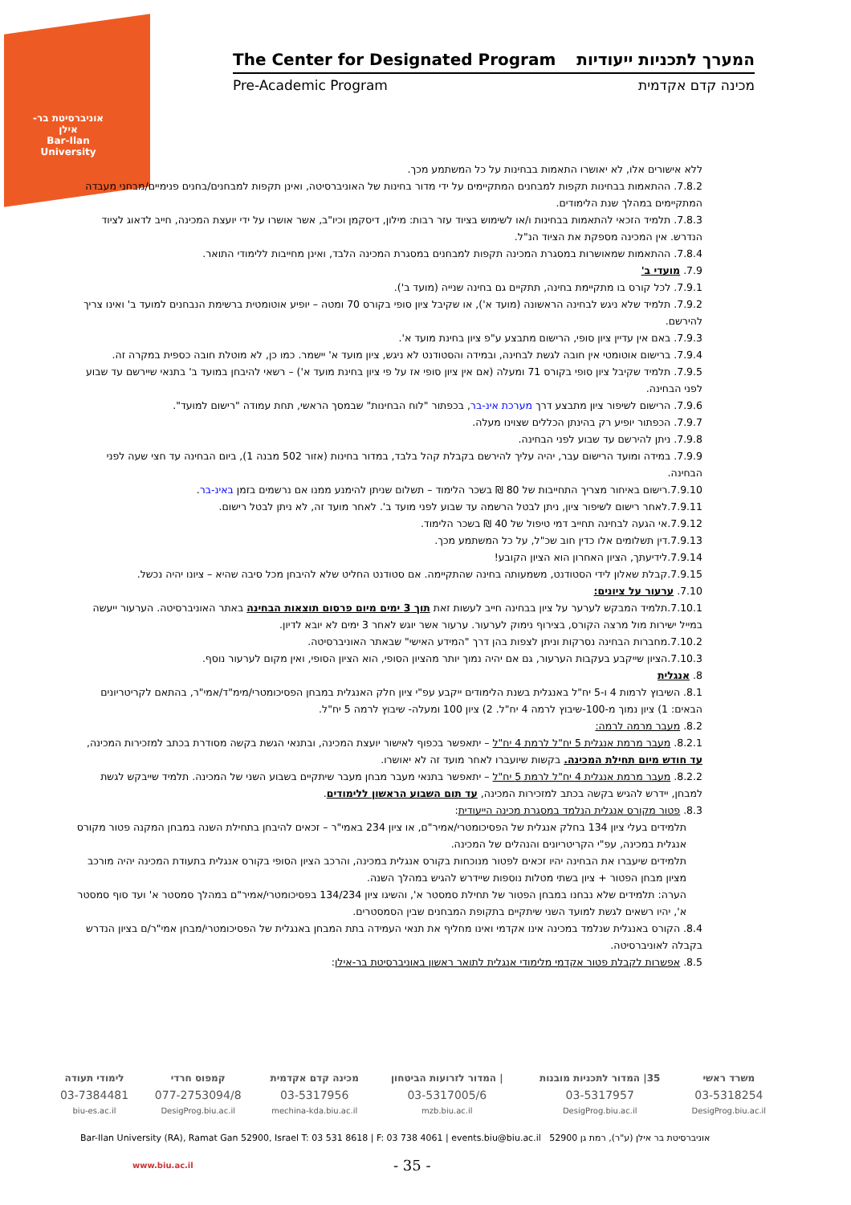אוניברסיטת בר-אילן
Bar-Ilan University
The Center for Designated Program המערך לתכניות ייעודיות
Pre-Academic Program מכינה קדם אקדמית
ללא אישורים אלו, לא יאושרו התאמות בבחינות על כל המשתמע מכך.
7.8.2. ההתאמות בבחינות תקפות למבחנים המתקיימים על ידי מדור בחינות של האוניברסיטה, ואינן תקפות למבחנים/בחנים פנימיים/מבחני מעבדה המתקיימים במהלך שנת הלימודים.
7.8.3. תלמיד הזכאי להתאמות בבחינות ו/או לשימוש בציוד עזר רבות: מילון, דיסקמן וכיו"ב, אשר אושרו על ידי יועצת המכינה, חייב לדאוג לציוד הנדרש. אין המכינה מספקת את הציוד הנ"ל.
7.8.4. ההתאמות שמאושרות במסגרת המכינה תקפות למבחנים במסגרת המכינה הלבד, ואינן מחייבות ללימודי התואר.
7.9. מועדי ב'
7.9.1. לכל קורס בו מתקיימת בחינה, תתקיים גם בחינה שנייה (מועד ב').
7.9.2. תלמיד שלא ניגש לבחינה הראשונה (מועד א'), או שקיבל ציון סופי בקורס 70 ומטה – יופיע אוטומטית ברשימת הנבחנים למועד ב' ואינו צריך להירשם.
7.9.3. באם אין עדיין ציון סופי, הרישום מתבצע ע"פ ציון בחינת מועד א'.
7.9.4. ברישום אוטומטי אין חובה לגשת לבחינה, ובמידה והסטודנט לא ניגש, ציון מועד א' יישמר. כמו כן, לא מוטלת חובה כספית במקרה זה.
7.9.5. תלמיד שקיבל ציון סופי בקורס 71 ומעלה (אם אין ציון סופי אז על פי ציון בחינת מועד א') – רשאי להיבחן במועד ב' בתנאי שיירשם עד שבוע לפני הבחינה.
7.9.6. הרישום לשיפור ציון מתבצע דרך מערכת אינ-בר, בכפתור "לוח הבחינות" שבמסך הראשי, תחת עמודה "רישום למועד".
7.9.7. הכפתור יופיע רק בהינתן הכללים שצוינו מעלה.
7.9.8. ניתן להירשם עד שבוע לפני הבחינה.
7.9.9. במידה ומועד הרישום עבר, יהיה עליך להירשם בקבלת קהל בלבד, במדור בחינות (אזור 502 מבנה 1), ביום הבחינה עד חצי שעה לפני הבחינה.
7.9.10.רישום באיחור מצריך התחייבות של 80 ₪ בשכר הלימוד – תשלום שניתן להימנע ממנו אם נרשמים בזמן באינ-בר.
7.9.11.לאחר רישום לשיפור ציון, ניתן לבטל הרשמה עד שבוע לפני מועד ב'. לאחר מועד זה, לא ניתן לבטל רישום.
7.9.12.אי הגעה לבחינה תחייב דמי טיפול של 40 ₪ בשכר הלימוד.
7.9.13.דין תשלומים אלו כדין חוב שכ"ל, על כל המשתמע מכך.
7.9.14.לידיעתך, הציון האחרון הוא הציון הקובע!
7.9.15.קבלת שאלון לידי הסטודנט, משמעותה בחינה שהתקיימה. אם סטודנט החליט שלא להיבחן מכל סיבה שהיא – ציונו יהיה נכשל.
7.10. ערעור על ציונים:
7.10.1.תלמיד המבקש לערער על ציון בבחינה חייב לעשות זאת תוך 3 ימים מיום פרסום תוצאות הבחינה באתר האוניברסיטה. הערעור ייעשה במייל ישירות מול מרצה הקורס, בצירוף נימוק לערעור. ערעור אשר יוגש לאחר 3 ימים לא יובא לדיון.
7.10.2.מחברות הבחינה נסרקות וניתן לצפות בהן דרך "המידע האישי" שבאתר האוניברסיטה.
7.10.3.הציון שייקבע בעקבות הערעור, גם אם יהיה נמוך יותר מהציון הסופי, הוא הציון הסופי, ואין מקום לערעור נוסף.
8. אנגלית
8.1. השיבוץ לרמות 4 ו-5 יח"ל באנגלית בשנת הלימודים ייקבע עפ"י ציון חלק האנגלית במבחן הפסיכומטרי/מימ"ד/אמי"ר, בהתאם לקריטריונים הבאים: 1) ציון נמוך מ-100-שיבוץ לרמה 4 יח"ל. 2) ציון 100 ומעלה- שיבוץ לרמה 5 יח"ל.
8.2. מעבר מרמה לרמה:
8.2.1. מעבר מרמת אנגלית 5 יח"ל לרמת 4 יח"ל – יתאפשר בכפוף לאישור יועצת המכינה, ובתנאי הגשת בקשה מסודרת בכתב למזכירות המכינה, עד חודש מיום תחילת המכינה. בקשות שיועברו לאחר מועד זה לא יאושרו.
8.2.2. מעבר מרמת אנגלית 4 יח"ל לרמת 5 יח"ל – יתאפשר בתנאי מעבר מבחן מעבר שיתקיים בשבוע השני של המכינה. תלמיד שייבקש לגשת למבחן, יידרש להגיש בקשה בכתב למזכירות המכינה, עד תום השבוע הראשון ללימודים.
8.3. פטור מקורס אנגלית הנלמד במסגרת מכינה הייעודית:
תלמידים בעלי ציון 134 בחלק אנגלית של הפסיכומטרי/אמיר"ם, או ציון 234 באמי"ר – זכאים להיבחן בתחילת השנה במבחן המקנה פטור מקורס אנגלית במכינה, עפ"י הקריטריונים והנהלים של המכינה.
תלמידים שיעברו את הבחינה יהיו זכאים לפטור מנוכחות בקורס אנגלית במכינה, והרכב הציון הסופי בקורס אנגלית בתעודת המכינה יהיה מורכב מציון מבחן הפטור + ציון בשתי מטלות נוספות שיידרש להגיש במהלך השנה.
הערה: תלמידים שלא נבחנו במבחן הפטור של תחילת סמסטר א', והשיגו ציון 134/234 בפסיכומטרי/אמיר"ם במהלך סמסטר א' ועד סוף סמסטר א', יהיו רשאים לגשת למועד השני שיתקיים בתקופת המבחנים שבין הסמסטרים.
8.4. הקורס באנגלית שנלמד במכינה אינו אקדמי ואינו מחליף את תנאי העמידה בתת המבחן באנגלית של הפסיכומטרי/מבחן אמי"ר/ם בציון הנדרש בקבלה לאוניברסיטה.
8.5. אפשרות לקבלת פטור אקדמי מלימודי אנגלית לתואר ראשון באוניברסיטת בר-אילן:
| משרד ראשי | 35/ המדור לתכניות מובנות | / המדור לזרועות הביטחון | מכינה קדם אקדמית | קמפוס חרדי | לימודי תעודה |
| 03-5318254 | 03-5317957 | 03-5317005/6 | 03-5317956 | 077-2753094/8 | 03-7384481 |
| DesigProg.biu.ac.il | DesigProg.biu.ac.il | mzb.biu.ac.il | mechina-kda.biu.ac.il | DesigProg.biu.ac.il | biu-es.ac.il |
Bar-Ilan University (RA), Ramat Gan 52900, Israel T: 03 531 8618 | F: 03 738 4061 | events.biu@biu.ac.il אוניברסיטת בר אילן (ע"ר), רמת גן 52900
www.biu.ac.il - 35 -